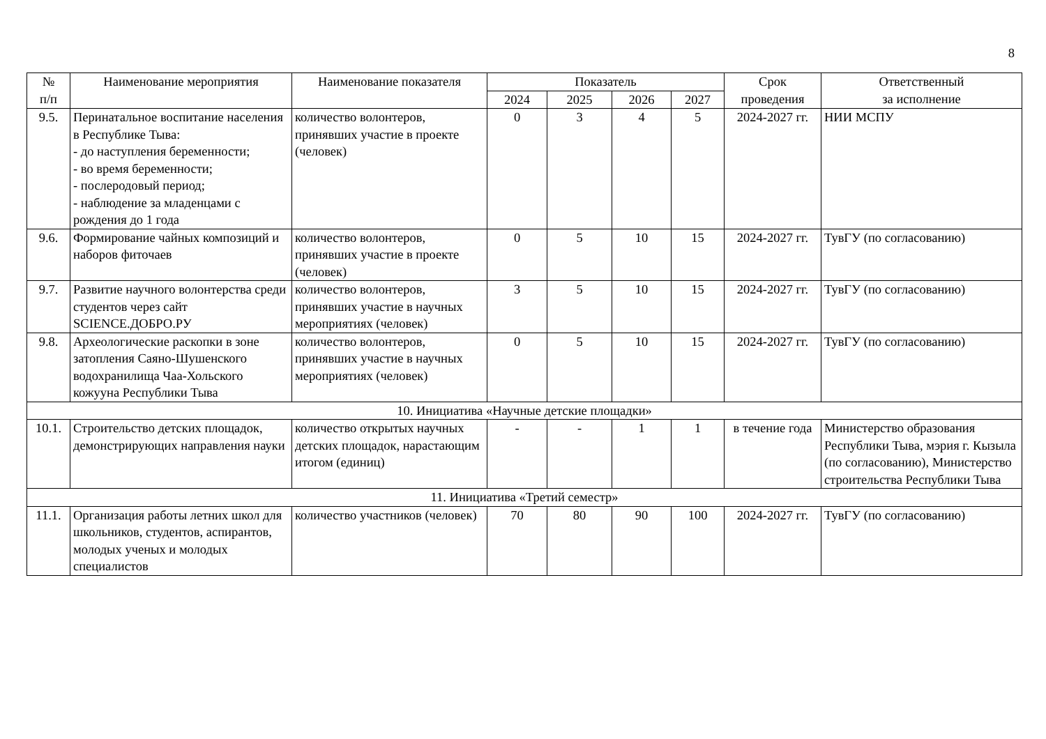8
| № п/п | Наименование мероприятия | Наименование показателя | Показатель | | | | Срок проведения | Ответственный за исполнение |
| --- | --- | --- | --- | --- | --- | --- | --- | --- |
| | | | 2024 | 2025 | 2026 | 2027 | | |
| 9.5. | Перинатальное воспитание населения в Республике Тыва: - до наступления беременности; - во время беременности; - послеродовый период; - наблюдение за младенцами с рождения до 1 года | количество волонтеров, принявших участие в проекте (человек) | 0 | 3 | 4 | 5 | 2024-2027 гг. | НИИ МСПУ |
| 9.6. | Формирование чайных композиций и наборов фиточаев | количество волонтеров, принявших участие в проекте (человек) | 0 | 5 | 10 | 15 | 2024-2027 гг. | ТувГУ (по согласованию) |
| 9.7. | Развитие научного волонтерства среди студентов через сайт SCIENCE.ДОБРО.РУ | количество волонтеров, принявших участие в научных мероприятиях (человек) | 3 | 5 | 10 | 15 | 2024-2027 гг. | ТувГУ (по согласованию) |
| 9.8. | Археологические раскопки в зоне затопления Саяно-Шушенского водохранилища Чаа-Хольского кожууна Республики Тыва | количество волонтеров, принявших участие в научных мероприятиях (человек) | 0 | 5 | 10 | 15 | 2024-2027 гг. | ТувГУ (по согласованию) |
| 10. Инициатива «Научные детские площадки» | | | | | | | | |
| 10.1. | Строительство детских площадок, демонстрирующих направления науки | количество открытых научных детских площадок, нарастающим итогом (единиц) | - | - | 1 | 1 | в течение года | Министерство образования Республики Тыва, мэрия г. Кызыла (по согласованию), Министерство строительства Республики Тыва |
| 11. Инициатива «Третий семестр» | | | | | | | | |
| 11.1. | Организация работы летних школ для школьников, студентов, аспирантов, молодых ученых и молодых специалистов | количество участников (человек) | 70 | 80 | 90 | 100 | 2024-2027 гг. | ТувГУ (по согласованию) |